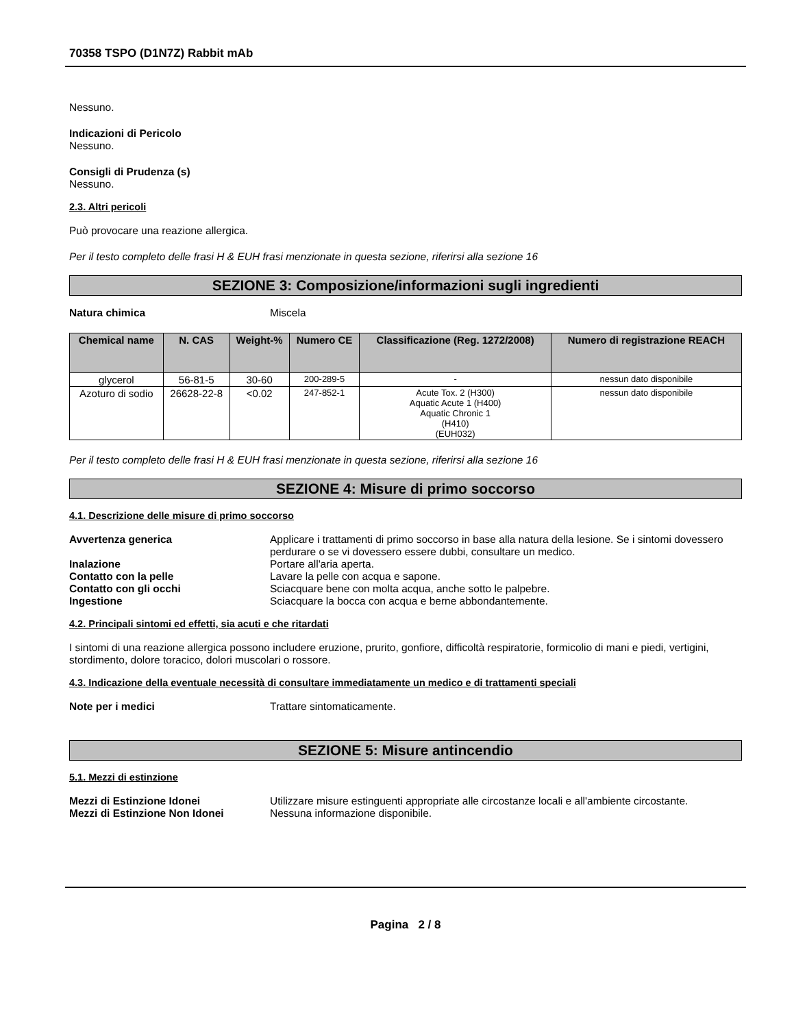70358 TSPO (D1N7Z) Rabbit mAb
Nessuno.
Indicazioni di Pericolo
Nessuno.
Consigli di Prudenza (s)
Nessuno.
2.3. Altri pericoli
Può provocare una reazione allergica.
Per il testo completo delle frasi H & EUH frasi menzionate in questa sezione, riferirsi alla sezione 16
SEZIONE 3: Composizione/informazioni sugli ingredienti
Natura chimica Miscela
| Chemical name | N. CAS | Weight-% | Numero CE | Classificazione (Reg. 1272/2008) | Numero di registrazione REACH |
| --- | --- | --- | --- | --- | --- |
| glycerol | 56-81-5 | 30-60 | 200-289-5 | - | nessun dato disponibile |
| Azoturo di sodio | 26628-22-8 | <0.02 | 247-852-1 | Acute Tox. 2 (H300) Aquatic Acute 1 (H400) Aquatic Chronic 1 (H410) (EUH032) | nessun dato disponibile |
Per il testo completo delle frasi H & EUH frasi menzionate in questa sezione, riferirsi alla sezione 16
SEZIONE 4: Misure di primo soccorso
4.1. Descrizione delle misure di primo soccorso
Avvertenza generica Applicare i trattamenti di primo soccorso in base alla natura della lesione. Se i sintomi dovessero perdurare o se vi dovessero essere dubbi, consultare un medico.
Inalazione Portare all'aria aperta.
Contatto con la pelle Lavare la pelle con acqua e sapone.
Contatto con gli occhi Sciacquare bene con molta acqua, anche sotto le palpebre.
Ingestione Sciacquare la bocca con acqua e berne abbondantemente.
4.2. Principali sintomi ed effetti, sia acuti e che ritardati
I sintomi di una reazione allergica possono includere eruzione, prurito, gonfiore, difficoltà respiratorie, formicolio di mani e piedi, vertigini, stordimento, dolore toracico, dolori muscolari o rossore.
4.3. Indicazione della eventuale necessità di consultare immediatamente un medico e di trattamenti speciali
Note per i medici Trattare sintomaticamente.
SEZIONE 5: Misure antincendio
5.1. Mezzi di estinzione
Mezzi di Estinzione Idonei Utilizzare misure estinguenti appropriate alle circostanze locali e all'ambiente circostante.
Mezzi di Estinzione Non Idonei Nessuna informazione disponibile.
Pagina 2 / 8